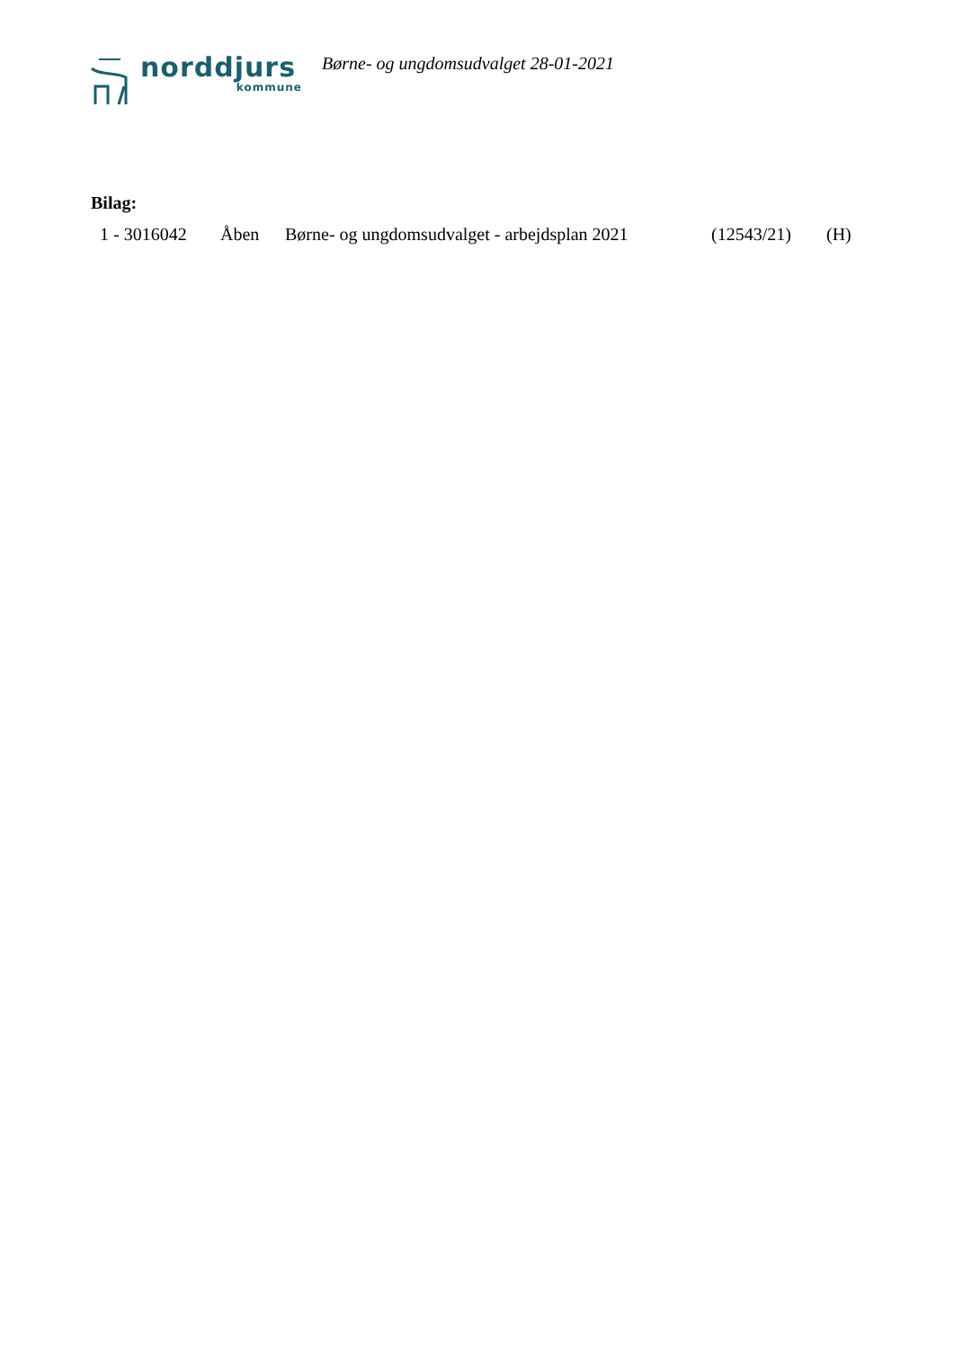norddjurs
kommune
Børne- og ungdomsudvalget 28-01-2021
Bilag:
1 - 3016042 Åben Børne- og ungdomsudvalget - arbejdsplan 2021 (12543/21) (H)